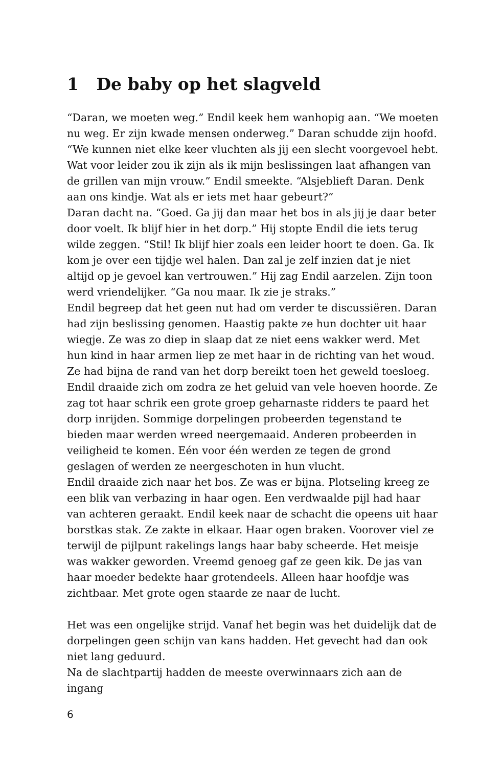1 De baby op het slagveld
“Daran, we moeten weg.” Endil keek hem wanhopig aan. “We moeten nu weg. Er zijn kwade mensen onderweg.” Daran schudde zijn hoofd. “We kunnen niet elke keer vluchten als jij een slecht voorgevoel hebt. Wat voor leider zou ik zijn als ik mijn beslissingen laat afhangen van de grillen van mijn vrouw.” Endil smeekte. “Alsjeblieft Daran. Denk aan ons kindje. Wat als er iets met haar gebeurt?”
Daran dacht na. “Goed. Ga jij dan maar het bos in als jij je daar beter door voelt. Ik blijf hier in het dorp.” Hij stopte Endil die iets terug wilde zeggen. “Stil! Ik blijf hier zoals een leider hoort te doen. Ga. Ik kom je over een tijdje wel halen. Dan zal je zelf inzien dat je niet altijd op je gevoel kan vertrouwen.” Hij zag Endil aarzelen. Zijn toon werd vriendelijker. “Ga nou maar. Ik zie je straks.”
Endil begreep dat het geen nut had om verder te discussiëren. Daran had zijn beslissing genomen. Haastig pakte ze hun dochter uit haar wiegje. Ze was zo diep in slaap dat ze niet eens wakker werd. Met hun kind in haar armen liep ze met haar in de richting van het woud. Ze had bijna de rand van het dorp bereikt toen het geweld toesloeg. Endil draaide zich om zodra ze het geluid van vele hoeven hoorde. Ze zag tot haar schrik een grote groep geharnaste ridders te paard het dorp inrijden. Sommige dorpelingen probeerden tegenstand te bieden maar werden wreed neergemaaid. Anderen probeerden in veiligheid te komen. Eén voor één werden ze tegen de grond geslagen of werden ze neergeschoten in hun vlucht.
Endil draaide zich naar het bos. Ze was er bijna. Plotseling kreeg ze een blik van verbazing in haar ogen. Een verdwaalde pijl had haar van achteren geraakt. Endil keek naar de schacht die opeens uit haar borstkas stak. Ze zakte in elkaar. Haar ogen braken. Voorover viel ze terwijl de pijlpunt rakelings langs haar baby scheerde. Het meisje was wakker geworden. Vreemd genoeg gaf ze geen kik. De jas van haar moeder bedekte haar grotendeels. Alleen haar hoofdje was zichtbaar. Met grote ogen staarde ze naar de lucht.
Het was een ongelijke strijd. Vanaf het begin was het duidelijk dat de dorpelingen geen schijn van kans hadden. Het gevecht had dan ook niet lang geduurd.
Na de slachtpartij hadden de meeste overwinnaars zich aan de ingang
6